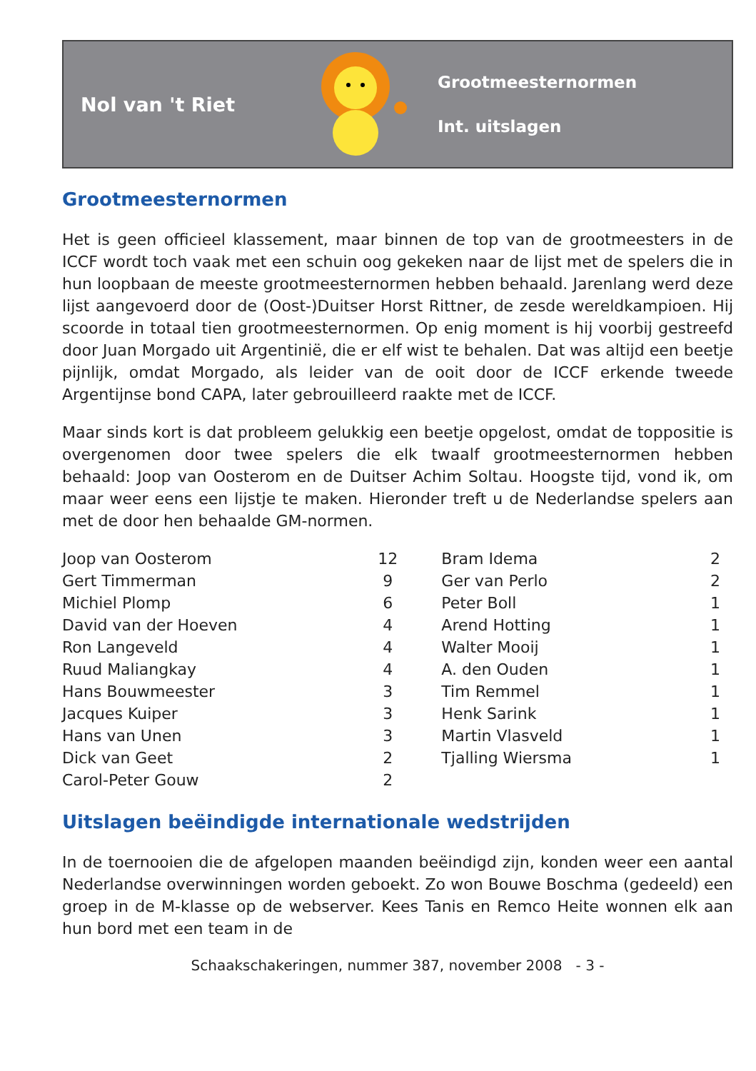Nol van 't Riet
Grootmeesternormen
Int. uitslagen
Grootmeesternormen
Het is geen officieel klassement, maar binnen de top van de grootmeesters in de ICCF wordt toch vaak met een schuin oog gekeken naar de lijst met de spelers die in hun loopbaan de meeste grootmeesternormen hebben behaald. Jarenlang werd deze lijst aangevoerd door de (Oost-)Duitser Horst Rittner, de zesde wereldkampioen. Hij scoorde in totaal tien grootmeesternormen. Op enig moment is hij voorbij gestreefd door Juan Morgado uit Argentinië, die er elf wist te behalen. Dat was altijd een beetje pijnlijk, omdat Morgado, als leider van de ooit door de ICCF erkende tweede Argentijnse bond CAPA, later gebrouilleerd raakte met de ICCF.
Maar sinds kort is dat probleem gelukkig een beetje opgelost, omdat de toppositie is overgenomen door twee spelers die elk twaalf grootmeesternormen hebben behaald: Joop van Oosterom en de Duitser Achim Soltau. Hoogste tijd, vond ik, om maar weer eens een lijstje te maken. Hieronder treft u de Nederlandse spelers aan met de door hen behaalde GM-normen.
| Joop van Oosterom | 12 | Bram Idema | 2 |
| Gert Timmerman | 9 | Ger van Perlo | 2 |
| Michiel Plomp | 6 | Peter Boll | 1 |
| David van der Hoeven | 4 | Arend Hotting | 1 |
| Ron Langeveld | 4 | Walter Mooij | 1 |
| Ruud Maliangkay | 4 | A. den Ouden | 1 |
| Hans Bouwmeester | 3 | Tim Remmel | 1 |
| Jacques Kuiper | 3 | Henk Sarink | 1 |
| Hans van Unen | 3 | Martin Vlasveld | 1 |
| Dick van Geet | 2 | Tjalling Wiersma | 1 |
| Carol-Peter Gouw | 2 | | |
Uitslagen beëindigde internationale wedstrijden
In de toernooien die de afgelopen maanden beëindigd zijn, konden weer een aantal Nederlandse overwinningen worden geboekt. Zo won Bouwe Boschma (gedeeld) een groep in de M-klasse op de webserver. Kees Tanis en Remco Heite wonnen elk aan hun bord met een team in de
Schaakschakeringen, nummer 387, november 2008 - 3 -